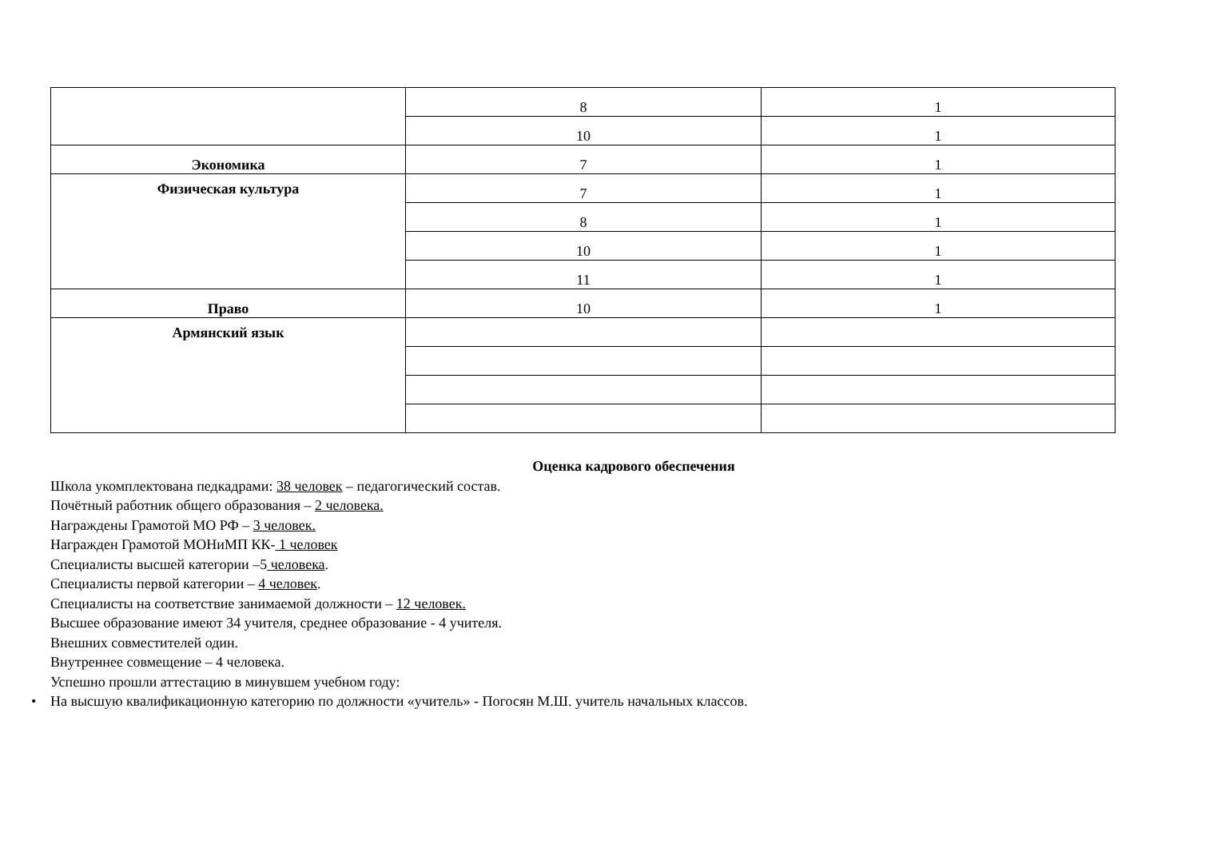| | 8 | 1 |
| | 10 | 1 |
| Экономика | 7 | 1 |
| Физическая культура | 7 | 1 |
| | 8 | 1 |
| | 10 | 1 |
| | 11 | 1 |
| Право | 10 | 1 |
| Армянский язык | | |
Оценка кадрового обеспечения
Школа укомплектована педкадрами: 38 человек – педагогический состав.
Почётный работник общего образования – 2 человека.
Награждены Грамотой МО РФ – 3 человек.
Награжден Грамотой МОНиМП КК- 1 человек
Специалисты высшей категории –5 человека.
Специалисты первой категории – 4 человек.
Специалисты на соответствие занимаемой должности – 12 человек.
Высшее образование имеют 34 учителя, среднее образование - 4 учителя.
Внешних совместителей один.
Внутреннее совмещение – 4 человека.
Успешно прошли аттестацию в минувшем учебном году:
• На высшую квалификационную категорию по должности «учитель» - Погосян М.Ш. учитель начальных классов.